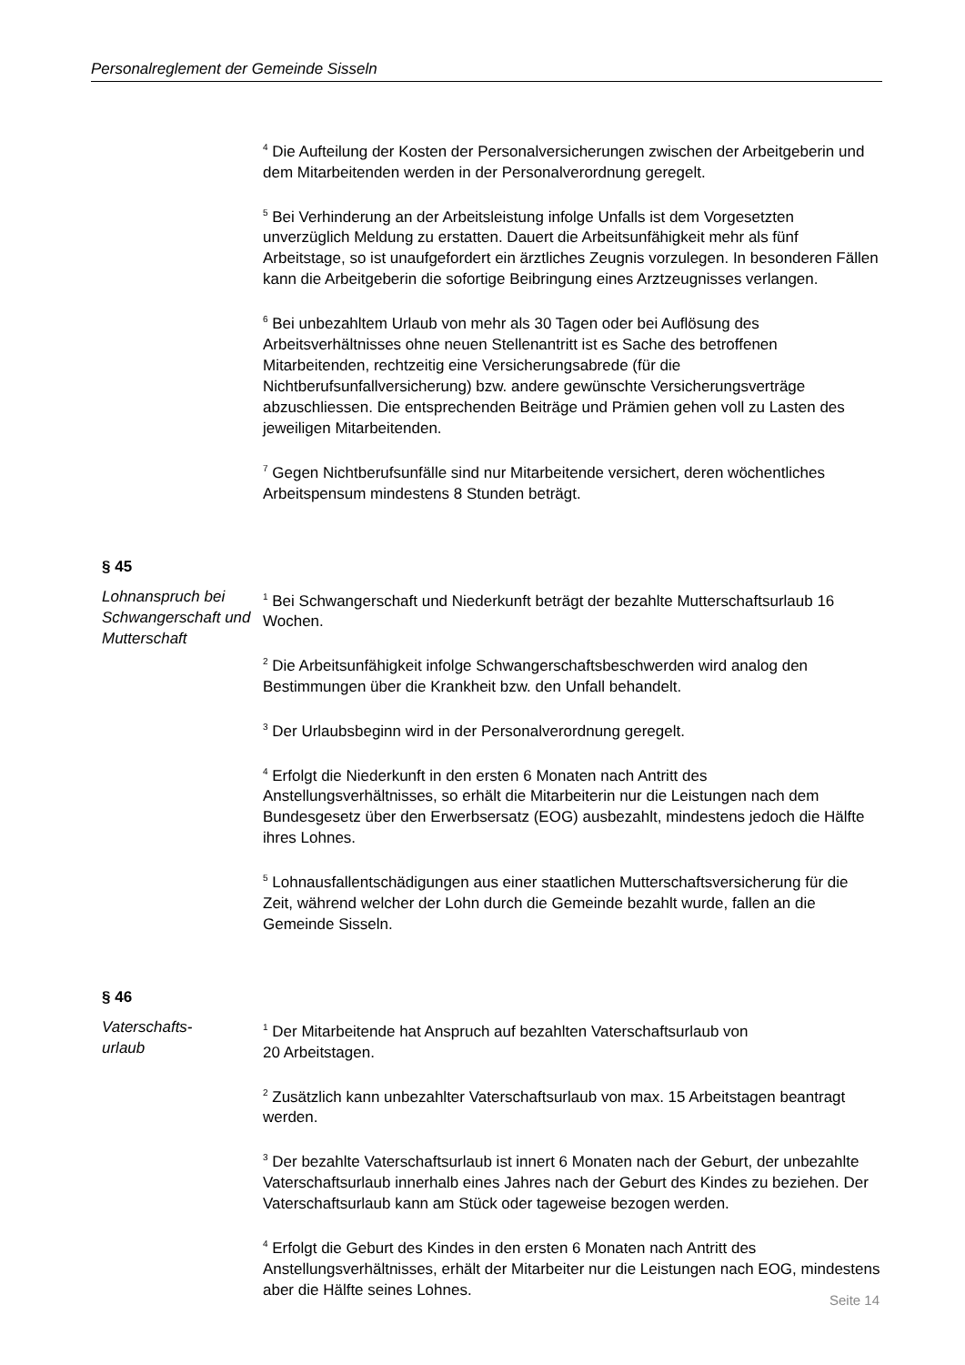Personalreglement der Gemeinde Sisseln
<sup>4</sup> Die Aufteilung der Kosten der Personalversicherungen zwischen der Arbeitgeberin und dem Mitarbeitenden werden in der Personalverordnung geregelt.
<sup>5</sup> Bei Verhinderung an der Arbeitsleistung infolge Unfalls ist dem Vorgesetzten unverzüglich Meldung zu erstatten. Dauert die Arbeitsunfähigkeit mehr als fünf Arbeitstage, so ist unaufgefordert ein ärztliches Zeugnis vorzulegen. In besonderen Fällen kann die Arbeitgeberin die sofortige Beibringung eines Arztzeugnisses verlangen.
<sup>6</sup> Bei unbezahltem Urlaub von mehr als 30 Tagen oder bei Auflösung des Arbeitsverhältnisses ohne neuen Stellenantritt ist es Sache des betroffenen Mitarbeitenden, rechtzeitig eine Versicherungsabrede (für die Nichtberufsunfallversicherung) bzw. andere gewünschte Versicherungsverträge abzuschliessen. Die entsprechenden Beiträge und Prämien gehen voll zu Lasten des jeweiligen Mitarbeitenden.
<sup>7</sup> Gegen Nichtberufsunfälle sind nur Mitarbeitende versichert, deren wöchentliches Arbeitspensum mindestens 8 Stunden beträgt.
§ 45
Lohnanspruch bei Schwangerschaft und Mutterschaft
<sup>1</sup> Bei Schwangerschaft und Niederkunft beträgt der bezahlte Mutterschaftsurlaub 16 Wochen.
<sup>2</sup> Die Arbeitsunfähigkeit infolge Schwangerschaftsbeschwerden wird analog den Bestimmungen über die Krankheit bzw. den Unfall behandelt.
<sup>3</sup> Der Urlaubsbeginn wird in der Personalverordnung geregelt.
<sup>4</sup> Erfolgt die Niederkunft in den ersten 6 Monaten nach Antritt des Anstellungsverhältnisses, so erhält die Mitarbeiterin nur die Leistungen nach dem Bundesgesetz über den Erwerbsersatz (EOG) ausbezahlt, mindestens jedoch die Hälfte ihres Lohnes.
<sup>5</sup> Lohnausfallentschädigungen aus einer staatlichen Mutterschaftsversicherung für die Zeit, während welcher der Lohn durch die Gemeinde bezahlt wurde, fallen an die Gemeinde Sisseln.
§ 46
Vaterschafts-
urlaub
<sup>1</sup> Der Mitarbeitende hat Anspruch auf bezahlten Vaterschaftsurlaub von
20 Arbeitstagen.
<sup>2</sup> Zusätzlich kann unbezahlter Vaterschaftsurlaub von max. 15 Arbeitstagen beantragt werden.
<sup>3</sup> Der bezahlte Vaterschaftsurlaub ist innert 6 Monaten nach der Geburt, der unbezahlte Vaterschaftsurlaub innerhalb eines Jahres nach der Geburt des Kindes zu beziehen. Der Vaterschaftsurlaub kann am Stück oder tageweise bezogen werden.
<sup>4</sup> Erfolgt die Geburt des Kindes in den ersten 6 Monaten nach Antritt des Anstellungsverhältnisses, erhält der Mitarbeiter nur die Leistungen nach EOG, mindestens aber die Hälfte seines Lohnes.
Seite 14